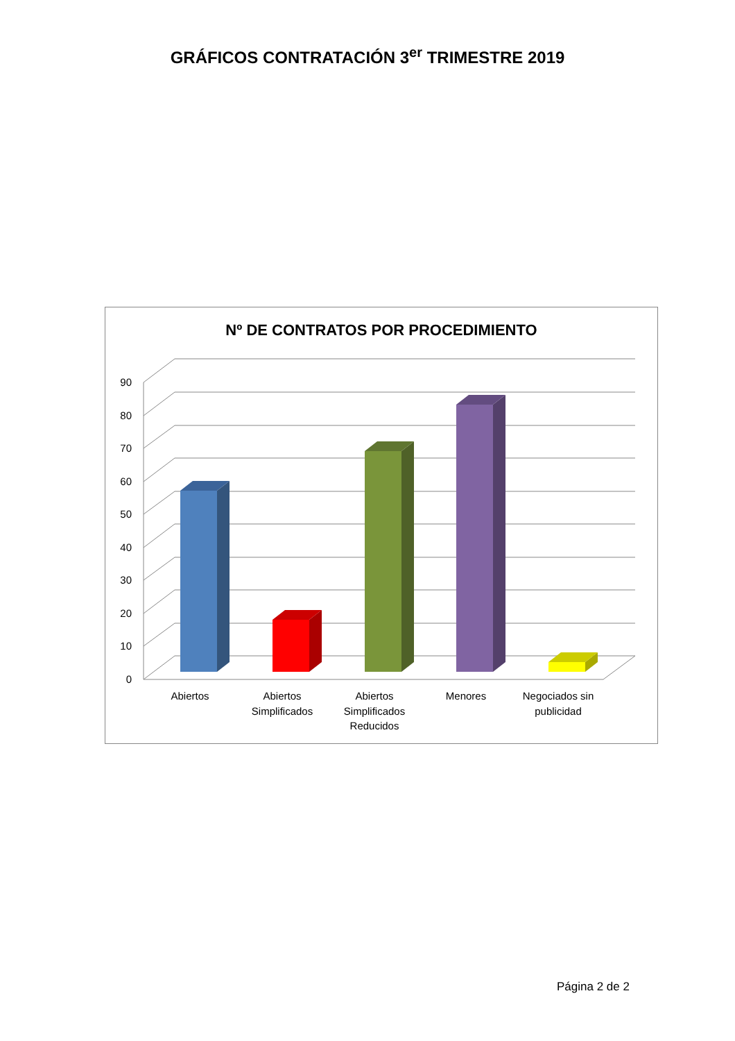GRÁFICOS CONTRATACIÓN 3<sup>er</sup> TRIMESTRE 2019
Nº DE CONTRATOS POR PROCEDIMIENTO
0
10
20
30
40
50
60
70
80
90
Abiertos
Abiertos
Simplificados
Abiertos
Simplificados
Reducidos
Menores
Negociados sin
publicidad
Página 2 de 2